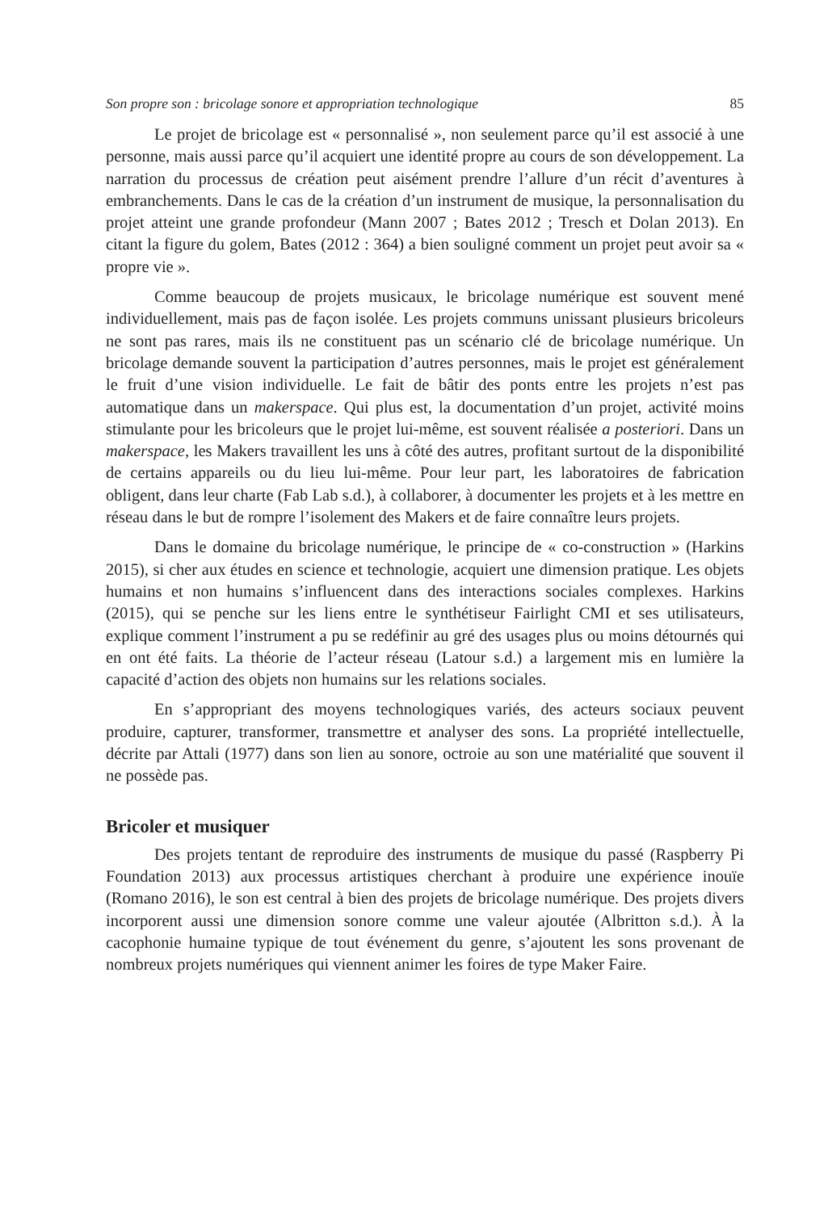Son propre son : bricolage sonore et appropriation technologique 85
Le projet de bricolage est « personnalisé », non seulement parce qu’il est associé à une personne, mais aussi parce qu’il acquiert une identité propre au cours de son développement. La narration du processus de création peut aisément prendre l’allure d’un récit d’aventures à embranchements. Dans le cas de la création d’un instrument de musique, la personnalisation du projet atteint une grande profondeur (Mann 2007 ; Bates 2012 ; Tresch et Dolan 2013). En citant la figure du golem, Bates (2012 : 364) a bien souligné comment un projet peut avoir sa « propre vie ».
Comme beaucoup de projets musicaux, le bricolage numérique est souvent mené individuellement, mais pas de façon isolée. Les projets communs unissant plusieurs bricoleurs ne sont pas rares, mais ils ne constituent pas un scénario clé de bricolage numérique. Un bricolage demande souvent la participation d’autres personnes, mais le projet est généralement le fruit d’une vision individuelle. Le fait de bâtir des ponts entre les projets n’est pas automatique dans un makerspace. Qui plus est, la documentation d’un projet, activité moins stimulante pour les bricoleurs que le projet lui-même, est souvent réalisée a posteriori. Dans un makerspace, les Makers travaillent les uns à côté des autres, profitant surtout de la disponibilité de certains appareils ou du lieu lui-même. Pour leur part, les laboratoires de fabrication obligent, dans leur charte (Fab Lab s.d.), à collaborer, à documenter les projets et à les mettre en réseau dans le but de rompre l’isolement des Makers et de faire connaître leurs projets.
Dans le domaine du bricolage numérique, le principe de « co-construction » (Harkins 2015), si cher aux études en science et technologie, acquiert une dimension pratique. Les objets humains et non humains s’influencent dans des interactions sociales complexes. Harkins (2015), qui se penche sur les liens entre le synthétiseur Fairlight CMI et ses utilisateurs, explique comment l’instrument a pu se redéfinir au gré des usages plus ou moins détournés qui en ont été faits. La théorie de l’acteur réseau (Latour s.d.) a largement mis en lumière la capacité d’action des objets non humains sur les relations sociales.
En s’appropriant des moyens technologiques variés, des acteurs sociaux peuvent produire, capturer, transformer, transmettre et analyser des sons. La propriété intellectuelle, décrite par Attali (1977) dans son lien au sonore, octroie au son une matérialité que souvent il ne possède pas.
Bricoler et musiquer
Des projets tentant de reproduire des instruments de musique du passé (Raspberry Pi Foundation 2013) aux processus artistiques cherchant à produire une expérience inouïe (Romano 2016), le son est central à bien des projets de bricolage numérique. Des projets divers incorporent aussi une dimension sonore comme une valeur ajoutée (Albritton s.d.). À la cacophonie humaine typique de tout événement du genre, s’ajoutent les sons provenant de nombreux projets numériques qui viennent animer les foires de type Maker Faire.